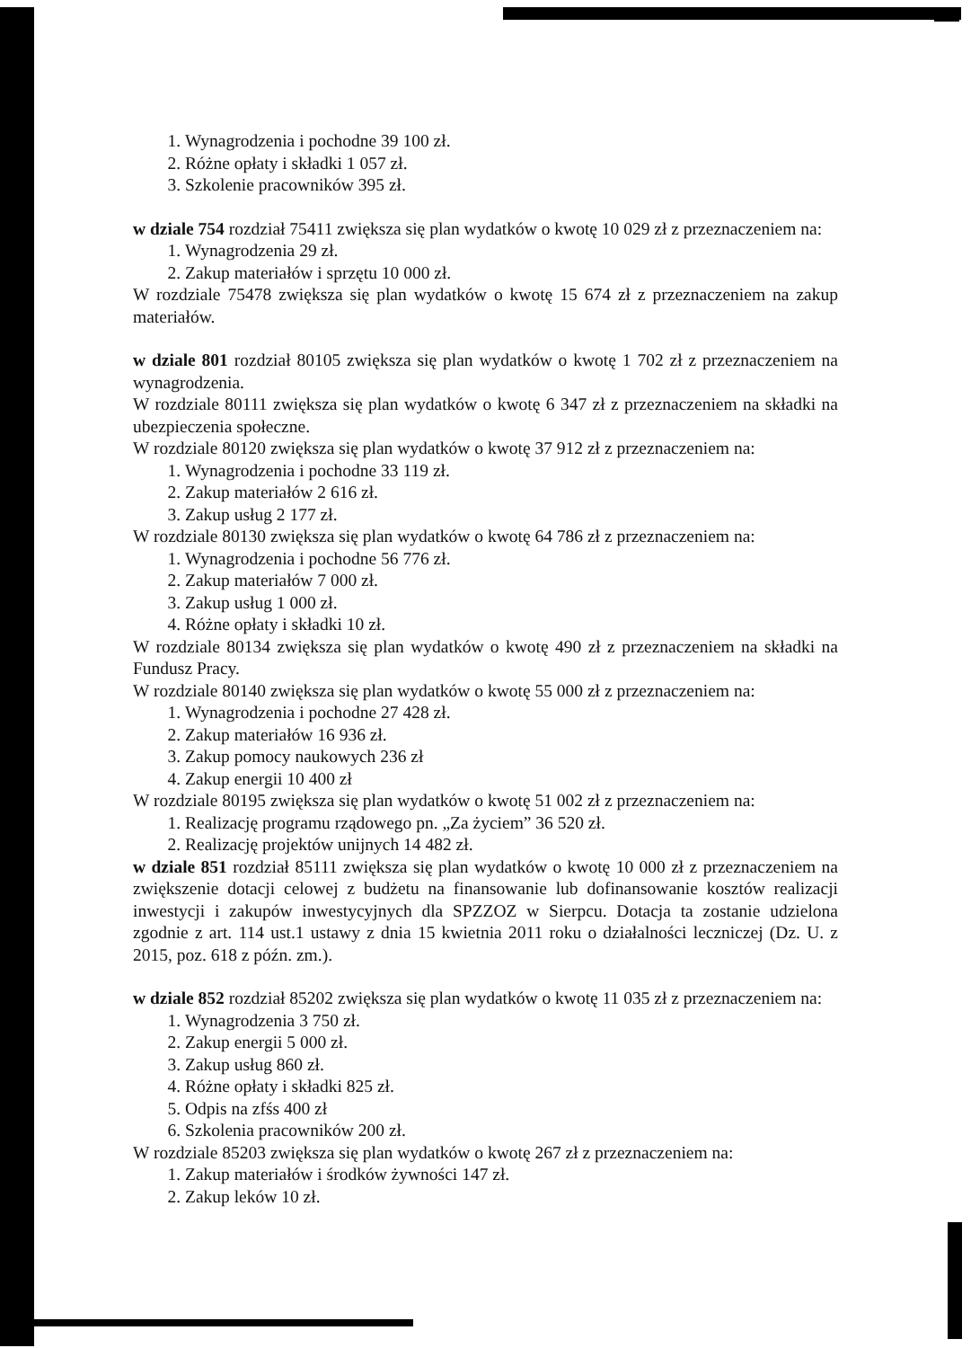1. Wynagrodzenia i pochodne 39 100 zł.
2. Różne opłaty i składki 1 057 zł.
3. Szkolenie pracowników 395 zł.
w dziale 754 rozdział 75411 zwiększa się plan wydatków o kwotę 10 029 zł z przeznaczeniem na:
1. Wynagrodzenia 29 zł.
2. Zakup materiałów i sprzętu 10 000 zł.
W rozdziale 75478 zwiększa się plan wydatków o kwotę 15 674 zł z przeznaczeniem na zakup materiałów.
w dziale 801 rozdział 80105 zwiększa się plan wydatków o kwotę 1 702 zł z przeznaczeniem na wynagrodzenia.
W rozdziale 80111 zwiększa się plan wydatków o kwotę 6 347 zł z przeznaczeniem na składki na ubezpieczenia społeczne.
W rozdziale 80120 zwiększa się plan wydatków o kwotę 37 912 zł z przeznaczeniem na:
1. Wynagrodzenia i pochodne 33 119 zł.
2. Zakup materiałów 2 616 zł.
3. Zakup usług 2 177 zł.
W rozdziale 80130 zwiększa się plan wydatków o kwotę 64 786 zł z przeznaczeniem na:
1. Wynagrodzenia i pochodne 56 776 zł.
2. Zakup materiałów 7 000 zł.
3. Zakup usług 1 000 zł.
4. Różne opłaty i składki 10 zł.
W rozdziale 80134 zwiększa się plan wydatków o kwotę 490 zł z przeznaczeniem na składki na Fundusz Pracy.
W rozdziale 80140 zwiększa się plan wydatków o kwotę 55 000 zł z przeznaczeniem na:
1. Wynagrodzenia i pochodne 27 428 zł.
2. Zakup materiałów 16 936 zł.
3. Zakup pomocy naukowych 236 zł
4. Zakup energii 10 400 zł
W rozdziale 80195 zwiększa się plan wydatków o kwotę 51 002 zł z przeznaczeniem na:
1. Realizację programu rządowego pn. „Za życiem” 36 520 zł.
2. Realizację projektów unijnych 14 482 zł.
w dziale 851 rozdział 85111 zwiększa się plan wydatków o kwotę 10 000 zł z przeznaczeniem na zwiększenie dotacji celowej z budżetu na finansowanie lub dofinansowanie kosztów realizacji inwestycji i zakupów inwestycyjnych dla SPZZOZ w Sierpcu. Dotacja ta zostanie udzielona zgodnie z art. 114 ust.1 ustawy z dnia 15 kwietnia 2011 roku o działalności leczniczej (Dz. U. z 2015, poz. 618 z późn. zm.).
w dziale 852 rozdział 85202 zwiększa się plan wydatków o kwotę 11 035 zł z przeznaczeniem na:
1. Wynagrodzenia 3 750 zł.
2. Zakup energii 5 000 zł.
3. Zakup usług 860 zł.
4. Różne opłaty i składki 825 zł.
5. Odpis na zfśs 400 zł
6. Szkolenia pracowników 200 zł.
W rozdziale 85203 zwiększa się plan wydatków o kwotę 267 zł z przeznaczeniem na:
1. Zakup materiałów i środków żywności 147 zł.
2. Zakup leków 10 zł.